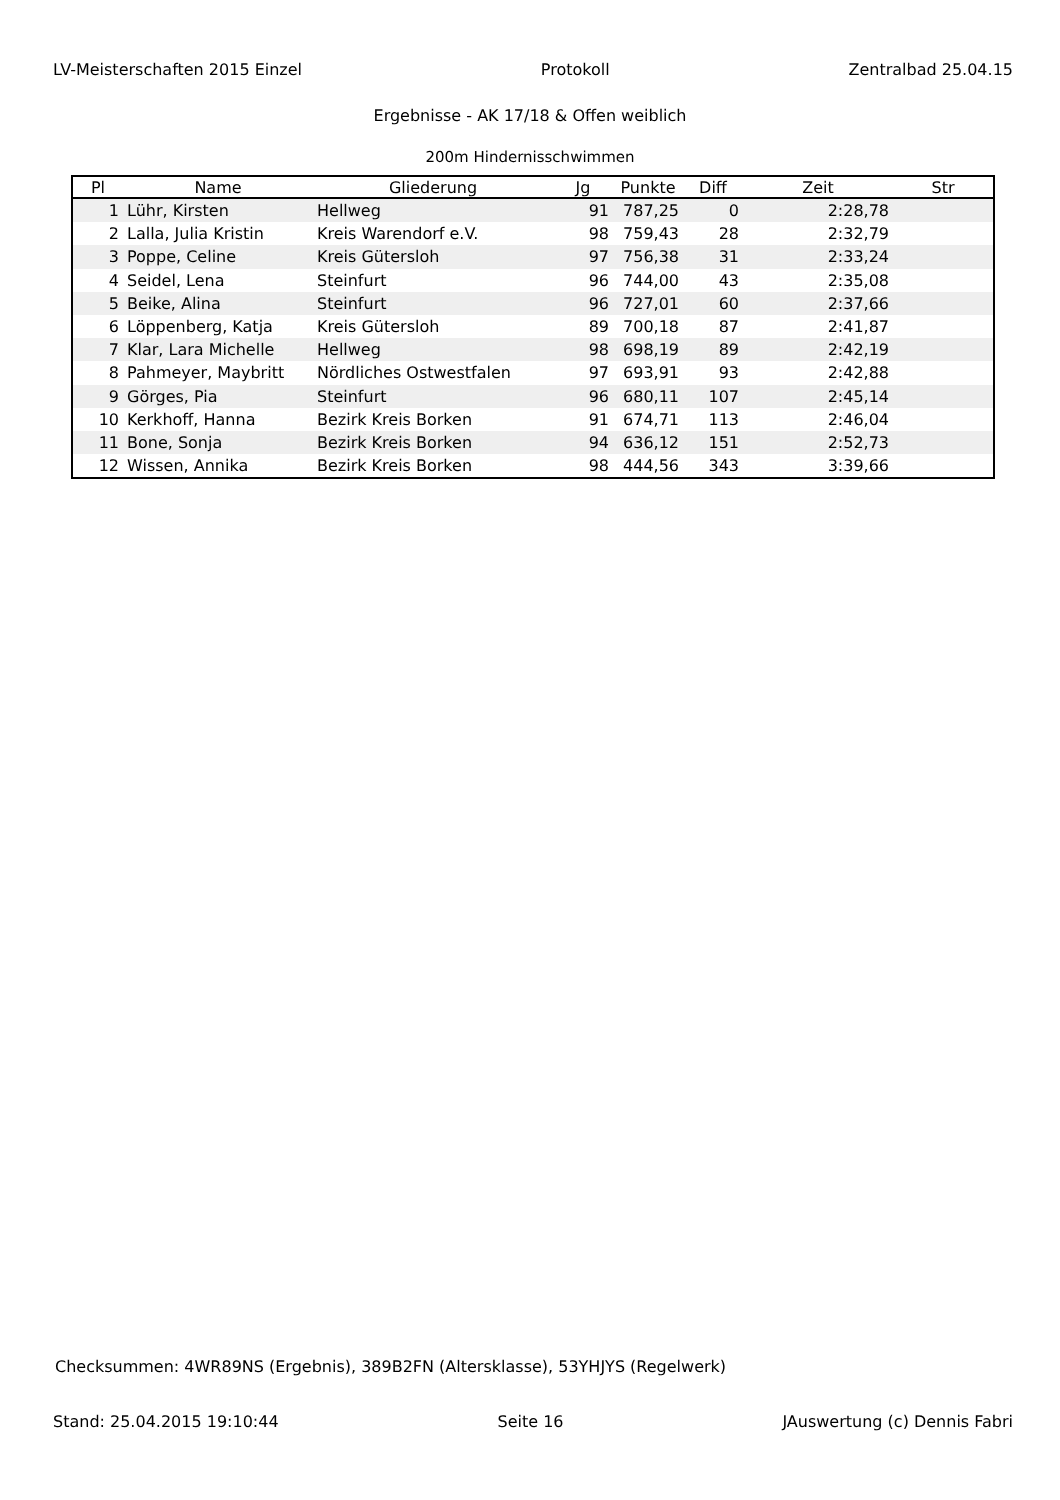LV-Meisterschaften 2015 Einzel Protokoll Zentralbad 25.04.15
Ergebnisse - AK 17/18 & Offen weiblich
200m Hindernisschwimmen
| Pl | Name | Gliederung | Jg | Punkte | Diff | Zeit | Str |
| --- | --- | --- | --- | --- | --- | --- | --- |
| 1 | Lühr, Kirsten | Hellweg | 91 | 787,25 | 0 | 2:28,78 | |
| 2 | Lalla, Julia Kristin | Kreis Warendorf e.V. | 98 | 759,43 | 28 | 2:32,79 | |
| 3 | Poppe, Celine | Kreis Gütersloh | 97 | 756,38 | 31 | 2:33,24 | |
| 4 | Seidel, Lena | Steinfurt | 96 | 744,00 | 43 | 2:35,08 | |
| 5 | Beike, Alina | Steinfurt | 96 | 727,01 | 60 | 2:37,66 | |
| 6 | Löppenberg, Katja | Kreis Gütersloh | 89 | 700,18 | 87 | 2:41,87 | |
| 7 | Klar, Lara Michelle | Hellweg | 98 | 698,19 | 89 | 2:42,19 | |
| 8 | Pahmeyer, Maybritt | Nördliches Ostwestfalen | 97 | 693,91 | 93 | 2:42,88 | |
| 9 | Görges, Pia | Steinfurt | 96 | 680,11 | 107 | 2:45,14 | |
| 10 | Kerkhoff, Hanna | Bezirk Kreis Borken | 91 | 674,71 | 113 | 2:46,04 | |
| 11 | Bone, Sonja | Bezirk Kreis Borken | 94 | 636,12 | 151 | 2:52,73 | |
| 12 | Wissen, Annika | Bezirk Kreis Borken | 98 | 444,56 | 343 | 3:39,66 | |
Checksummen: 4WR89NS (Ergebnis), 389B2FN (Altersklasse), 53YHJYS (Regelwerk)
Stand: 25.04.2015 19:10:44 Seite 16 JAuswertung (c) Dennis Fabri